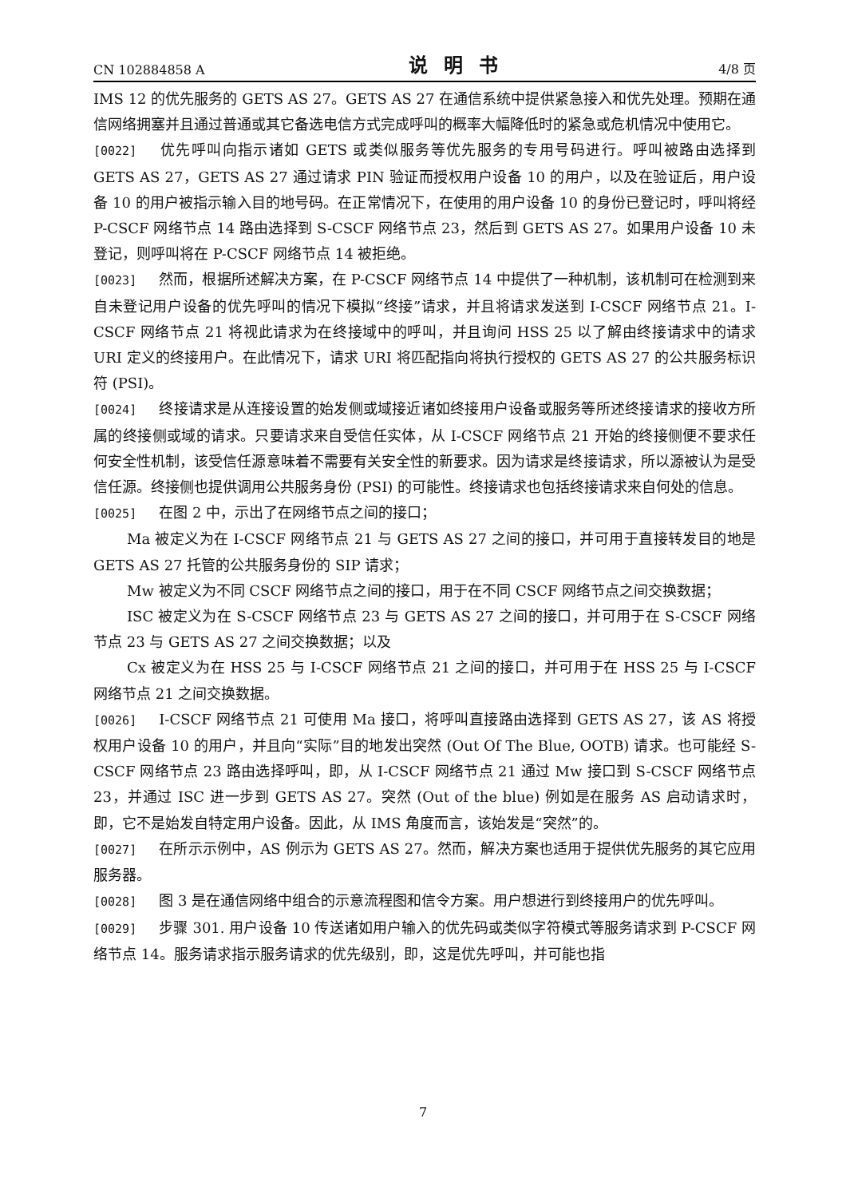CN 102884858 A 说明书 4/8 页
IMS 12 的优先服务的 GETS AS 27。GETS AS 27 在通信系统中提供紧急接入和优先处理。预期在通信网络拥塞并且通过普通或其它备选电信方式完成呼叫的概率大幅降低时的紧急或危机情况中使用它。
[0022] 优先呼叫向指示诸如 GETS 或类似服务等优先服务的专用号码进行。呼叫被路由选择到 GETS AS 27，GETS AS 27 通过请求 PIN 验证而授权用户设备 10 的用户，以及在验证后，用户设备 10 的用户被指示输入目的地号码。在正常情况下，在使用的用户设备 10 的身份已登记时，呼叫将经 P-CSCF 网络节点 14 路由选择到 S-CSCF 网络节点 23，然后到 GETS AS 27。如果用户设备 10 未登记，则呼叫将在 P-CSCF 网络节点 14 被拒绝。
[0023] 然而，根据所述解决方案，在 P-CSCF 网络节点 14 中提供了一种机制，该机制可在检测到来自未登记用户设备的优先呼叫的情况下模拟“终接”请求，并且将请求发送到 I-CSCF 网络节点 21。I-CSCF 网络节点 21 将视此请求为在终接域中的呼叫，并且询问 HSS 25 以了解由终接请求中的请求 URI 定义的终接用户。在此情况下，请求 URI 将匹配指向将执行授权的 GETS AS 27 的公共服务标识符 (PSI)。
[0024] 终接请求是从连接设置的始发侧或域接近诸如终接用户设备或服务等所述终接请求的接收方所属的终接侧或域的请求。只要请求来自受信任实体，从 I-CSCF 网络节点 21 开始的终接侧便不要求任何安全性机制，该受信任源意味着不需要有关安全性的新要求。因为请求是终接请求，所以源被认为是受信任源。终接侧也提供调用公共服务身份 (PSI) 的可能性。终接请求也包括终接请求来自何处的信息。
[0025] 在图 2 中，示出了在网络节点之间的接口；
Ma 被定义为在 I-CSCF 网络节点 21 与 GETS AS 27 之间的接口，并可用于直接转发目的地是 GETS AS 27 托管的公共服务身份的 SIP 请求；
Mw 被定义为不同 CSCF 网络节点之间的接口，用于在不同 CSCF 网络节点之间交换数据；
ISC 被定义为在 S-CSCF 网络节点 23 与 GETS AS 27 之间的接口，并可用于在 S-CSCF 网络节点 23 与 GETS AS 27 之间交换数据；以及
Cx 被定义为在 HSS 25 与 I-CSCF 网络节点 21 之间的接口，并可用于在 HSS 25 与 I-CSCF 网络节点 21 之间交换数据。
[0026] I-CSCF 网络节点 21 可使用 Ma 接口，将呼叫直接路由选择到 GETS AS 27，该 AS 将授权用户设备 10 的用户，并且向“实际”目的地发出突然 (Out Of The Blue, OOTB) 请求。也可能经 S-CSCF 网络节点 23 路由选择呼叫，即，从 I-CSCF 网络节点 21 通过 Mw 接口到 S-CSCF 网络节点 23，并通过 ISC 进一步到 GETS AS 27。突然 (Out of the blue) 例如是在服务 AS 启动请求时，即，它不是始发自特定用户设备。因此，从 IMS 角度而言，该始发是“突然”的。
[0027] 在所示示例中，AS 例示为 GETS AS 27。然而，解决方案也适用于提供优先服务的其它应用服务器。
[0028] 图 3 是在通信网络中组合的示意流程图和信令方案。用户想进行到终接用户的优先呼叫。
[0029] 步骤 301. 用户设备 10 传送诸如用户输入的优先码或类似字符模式等服务请求到 P-CSCF 网络节点 14。服务请求指示服务请求的优先级别，即，这是优先呼叫，并可能也指
7